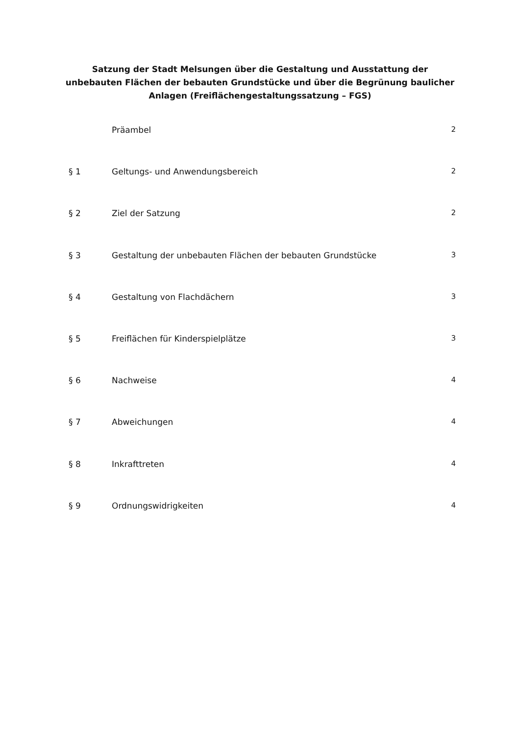Satzung der Stadt Melsungen über die Gestaltung und Ausstattung der unbebauten Flächen der bebauten Grundstücke und über die Begrünung baulicher Anlagen (Freiflächengestaltungssatzung – FGS)
Präambel 2
§ 1 Geltungs- und Anwendungsbereich 2
§ 2 Ziel der Satzung 2
§ 3 Gestaltung der unbebauten Flächen der bebauten Grundstücke 3
§ 4 Gestaltung von Flachdächern 3
§ 5 Freiflächen für Kinderspielplätze 3
§ 6 Nachweise 4
§ 7 Abweichungen 4
§ 8 Inkrafttreten 4
§ 9 Ordnungswidrigkeiten 4